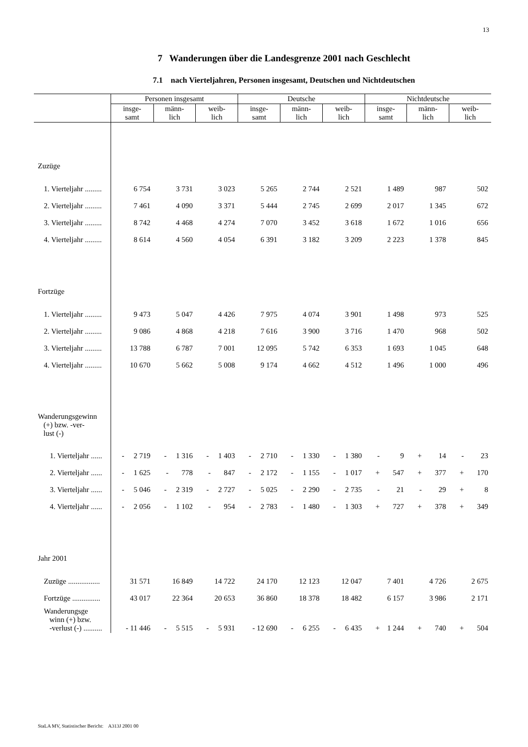13
7 Wanderungen über die Landesgrenze 2001 nach Geschlecht
7.1 nach Vierteljahren, Personen insgesamt, Deutschen und Nichtdeutschen
| | Personen insgesamt | | | Deutsche | | | Nichtdeutsche | | |
| --- | --- | --- | --- | --- | --- | --- | --- | --- | --- |
| | insge- samt | männ- lich | weib- lich | insge- samt | männ- lich | weib- lich | insge- samt | männ- lich | weib- lich |
| Zuzüge | | | | | | | | | |
| 1. Vierteljahr ......... | 6 754 | 3 731 | 3 023 | 5 265 | 2 744 | 2 521 | 1 489 | 987 | 502 |
| 2. Vierteljahr ......... | 7 461 | 4 090 | 3 371 | 5 444 | 2 745 | 2 699 | 2 017 | 1 345 | 672 |
| 3. Vierteljahr ......... | 8 742 | 4 468 | 4 274 | 7 070 | 3 452 | 3 618 | 1 672 | 1 016 | 656 |
| 4. Vierteljahr ......... | 8 614 | 4 560 | 4 054 | 6 391 | 3 182 | 3 209 | 2 223 | 1 378 | 845 |
| Fortzüge | | | | | | | | | |
| 1. Vierteljahr ......... | 9 473 | 5 047 | 4 426 | 7 975 | 4 074 | 3 901 | 1 498 | 973 | 525 |
| 2. Vierteljahr ......... | 9 086 | 4 868 | 4 218 | 7 616 | 3 900 | 3 716 | 1 470 | 968 | 502 |
| 3. Vierteljahr ......... | 13 788 | 6 787 | 7 001 | 12 095 | 5 742 | 6 353 | 1 693 | 1 045 | 648 |
| 4. Vierteljahr ......... | 10 670 | 5 662 | 5 008 | 9 174 | 4 662 | 4 512 | 1 496 | 1 000 | 496 |
| Wanderungsgewinn (+) bzw. -ver- lust (-) | | | | | | | | | |
| 1. Vierteljahr ...... | - 2 719 | - 1 316 | - 1 403 | - 2 710 | - 1 330 | - 1 380 | - 9 | + 14 | - 23 |
| 2. Vierteljahr ...... | - 1 625 | - 778 | - 847 | - 2 172 | - 1 155 | - 1 017 | + 547 | + 377 | + 170 |
| 3. Vierteljahr ...... | - 5 046 | - 2 319 | - 2 727 | - 5 025 | - 2 290 | - 2 735 | - 21 | - 29 | + 8 |
| 4. Vierteljahr ...... | - 2 056 | - 1 102 | - 954 | - 2 783 | - 1 480 | - 1 303 | + 727 | + 378 | + 349 |
| Jahr 2001 | | | | | | | | | |
| Zuzüge ................. | 31 571 | 16 849 | 14 722 | 24 170 | 12 123 | 12 047 | 7 401 | 4 726 | 2 675 |
| Fortzüge ............... | 43 017 | 22 364 | 20 653 | 36 860 | 18 378 | 18 482 | 6 157 | 3 986 | 2 171 |
| Wanderungsge winn (+) bzw. -verlust (-) .......... | - 11 446 | - 5 515 | - 5 931 | - 12 690 | - 6 255 | - 6 435 | + 1 244 | + 740 | + 504 |
StaLA MV, Statistischer Bericht: A313J 2001 00